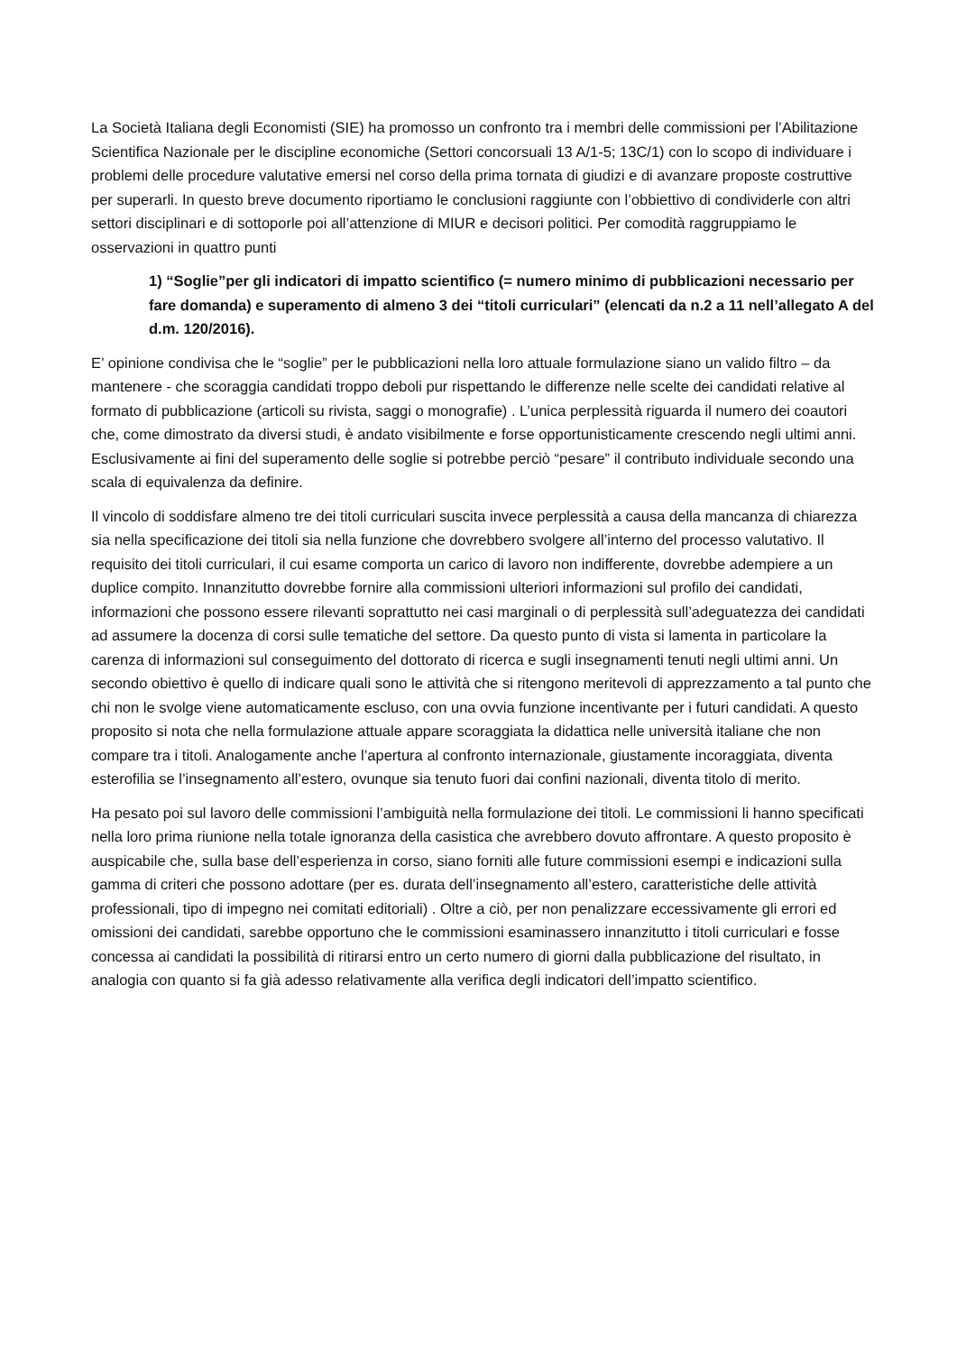La Società Italiana degli Economisti (SIE) ha promosso un confronto tra i membri delle commissioni per l’Abilitazione Scientifica Nazionale per le discipline economiche (Settori concorsuali 13 A/1-5; 13C/1) con lo scopo di individuare i problemi delle procedure valutative emersi nel corso della prima tornata di giudizi e di avanzare proposte costruttive per superarli. In questo breve documento riportiamo le conclusioni raggiunte con l’obbiettivo di condividerle con altri settori disciplinari e di sottoporle poi all’attenzione di MIUR e decisori politici. Per comodità raggruppiamo le osservazioni in quattro punti
1) “Soglie”per gli indicatori di impatto scientifico (= numero minimo di pubblicazioni necessario per fare domanda) e superamento di almeno 3 dei “titoli curriculari” (elencati da n.2 a 11 nell’allegato A del d.m. 120/2016).
E’ opinione condivisa che le “soglie” per le pubblicazioni nella loro attuale formulazione siano un valido filtro – da mantenere - che scoraggia candidati troppo deboli pur rispettando le differenze nelle scelte dei candidati relative al formato di pubblicazione (articoli su rivista, saggi o monografie) . L’unica perplessità riguarda il numero dei coautori che, come dimostrato da diversi studi, è andato visibilmente e forse opportunisticamente crescendo negli ultimi anni. Esclusivamente ai fini del superamento delle soglie si potrebbe perciò “pesare” il contributo individuale secondo una scala di equivalenza da definire.
Il vincolo di soddisfare almeno tre dei titoli curriculari suscita invece perplessità a causa della mancanza di chiarezza sia nella specificazione dei titoli sia nella funzione che dovrebbero svolgere all’interno del processo valutativo. Il requisito dei titoli curriculari, il cui esame comporta un carico di lavoro non indifferente, dovrebbe adempiere a un duplice compito. Innanzitutto dovrebbe fornire alla commissioni ulteriori informazioni sul profilo dei candidati, informazioni che possono essere rilevanti soprattutto nei casi marginali o di perplessità sull’adeguatezza dei candidati ad assumere la docenza di corsi sulle tematiche del settore. Da questo punto di vista si lamenta in particolare la carenza di informazioni sul conseguimento del dottorato di ricerca e sugli insegnamenti tenuti negli ultimi anni. Un secondo obiettivo è quello di indicare quali sono le attività che si ritengono meritevoli di apprezzamento a tal punto che chi non le svolge viene automaticamente escluso, con una ovvia funzione incentivante per i futuri candidati. A questo proposito si nota che nella formulazione attuale appare scoraggiata la didattica nelle università italiane che non compare tra i titoli. Analogamente anche l’apertura al confronto internazionale, giustamente incoraggiata, diventa esterofilia se l’insegnamento all’estero, ovunque sia tenuto fuori dai confini nazionali, diventa titolo di merito.
Ha pesato poi sul lavoro delle commissioni l’ambiguità nella formulazione dei titoli. Le commissioni li hanno specificati nella loro prima riunione nella totale ignoranza della casistica che avrebbero dovuto affrontare. A questo proposito è auspicabile che, sulla base dell’esperienza in corso, siano forniti alle future commissioni esempi e indicazioni sulla gamma di criteri che possono adottare (per es. durata dell’insegnamento all’estero, caratteristiche delle attività professionali, tipo di impegno nei comitati editoriali) . Oltre a ciò, per non penalizzare eccessivamente gli errori ed omissioni dei candidati, sarebbe opportuno che le commissioni esaminassero innanzitutto i titoli curriculari e fosse concessa ai candidati la possibilità di ritirarsi entro un certo numero di giorni dalla pubblicazione del risultato, in analogia con quanto si fa già adesso relativamente alla verifica degli indicatori dell’impatto scientifico.